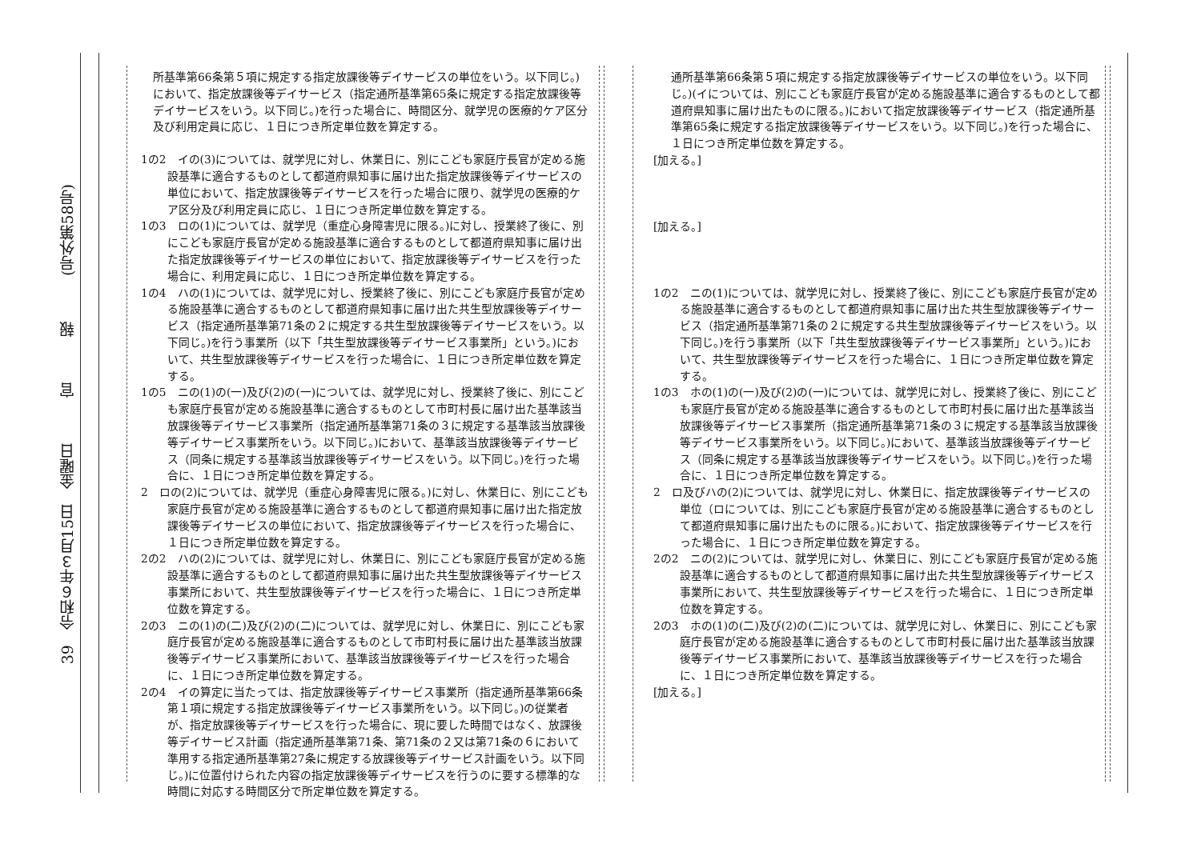39　令和６年３月15日　金曜日　　　官　　　報　　　(号外第58号)
所基準第66条第５項に規定する指定放課後等デイサービスの単位をいう。以下同じ。)において、指定放課後等デイサービス（指定通所基準第65条に規定する指定放課後等デイサービスをいう。以下同じ。)を行った場合に、時間区分、就学児の医療的ケア区分及び利用定員に応じ、１日につき所定単位数を算定する。
1の2　イの(3)については、就学児に対し、休業日に、別にこども家庭庁長官が定める施設基準に適合するものとして都道府県知事に届け出た指定放課後等デイサービスの単位において、指定放課後等デイサービスを行った場合に限り、就学児の医療的ケア区分及び利用定員に応じ、１日につき所定単位数を算定する。
1の3　ロの(1)については、就学児（重症心身障害児に限る。)に対し、授業終了後に、別にこども家庭庁長官が定める施設基準に適合するものとして都道府県知事に届け出た指定放課後等デイサービスの単位において、指定放課後等デイサービスを行った場合に、利用定員に応じ、１日につき所定単位数を算定する。
1の4　ハの(1)については、就学児に対し、授業終了後に、別にこども家庭庁長官が定める施設基準に適合するものとして都道府県知事に届け出た共生型放課後等デイサービス（指定通所基準第71条の２に規定する共生型放課後等デイサービスをいう。以下同じ。)を行う事業所（以下「共生型放課後等デイサービス事業所」という。)において、共生型放課後等デイサービスを行った場合に、１日につき所定単位数を算定する。
1の5　ニの(1)の(一)及び(2)の(一)については、就学児に対し、授業終了後に、別にこども家庭庁長官が定める施設基準に適合するものとして市町村長に届け出た基準該当放課後等デイサービス事業所（指定通所基準第71条の３に規定する基準該当放課後等デイサービス事業所をいう。以下同じ。)において、基準該当放課後等デイサービス（同条に規定する基準該当放課後等デイサービスをいう。以下同じ。)を行った場合に、１日につき所定単位数を算定する。
2　ロの(2)については、就学児（重症心身障害児に限る。)に対し、休業日に、別にこども家庭庁長官が定める施設基準に適合するものとして都道府県知事に届け出た指定放課後等デイサービスの単位において、指定放課後等デイサービスを行った場合に、１日につき所定単位数を算定する。
2の2　ハの(2)については、就学児に対し、休業日に、別にこども家庭庁長官が定める施設基準に適合するものとして都道府県知事に届け出た共生型放課後等デイサービス事業所において、共生型放課後等デイサービスを行った場合に、１日につき所定単位数を算定する。
2の3　ニの(1)の(二)及び(2)の(二)については、就学児に対し、休業日に、別にこども家庭庁長官が定める施設基準に適合するものとして市町村長に届け出た基準該当放課後等デイサービス事業所において、基準該当放課後等デイサービスを行った場合に、１日につき所定単位数を算定する。
2の4　イの算定に当たっては、指定放課後等デイサービス事業所（指定通所基準第66条第１項に規定する指定放課後等デイサービス事業所をいう。以下同じ。)の従業者が、指定放課後等デイサービスを行った場合に、現に要した時間ではなく、放課後等デイサービス計画（指定通所基準第71条、第71条の２又は第71条の６において準用する指定通所基準第27条に規定する放課後等デイサービス計画をいう。以下同じ。)に位置付けられた内容の指定放課後等デイサービスを行うのに要する標準的な時間に対応する時間区分で所定単位数を算定する。
通所基準第66条第５項に規定する指定放課後等デイサービスの単位をいう。以下同じ。)(イについては、別にこども家庭庁長官が定める施設基準に適合するものとして都道府県知事に届け出たものに限る。)において指定放課後等デイサービス（指定通所基準第65条に規定する指定放課後等デイサービスをいう。以下同じ。)を行った場合に、１日につき所定単位数を算定する。
[加える。]
[加える。]
1の2　ニの(1)については、就学児に対し、授業終了後に、別にこども家庭庁長官が定める施設基準に適合するものとして都道府県知事に届け出た共生型放課後等デイサービス（指定通所基準第71条の２に規定する共生型放課後等デイサービスをいう。以下同じ。)を行う事業所（以下「共生型放課後等デイサービス事業所」という。)において、共生型放課後等デイサービスを行った場合に、１日につき所定単位数を算定する。
1の3　ホの(1)の(一)及び(2)の(一)については、就学児に対し、授業終了後に、別にこども家庭庁長官が定める施設基準に適合するものとして市町村長に届け出た基準該当放課後等デイサービス事業所（指定通所基準第71条の３に規定する基準該当放課後等デイサービス事業所をいう。以下同じ。)において、基準該当放課後等デイサービス（同条に規定する基準該当放課後等デイサービスをいう。以下同じ。)を行った場合に、１日につき所定単位数を算定する。
2　ロ及びハの(2)については、就学児に対し、休業日に、指定放課後等デイサービスの単位（ロについては、別にこども家庭庁長官が定める施設基準に適合するものとして都道府県知事に届け出たものに限る。)において、指定放課後等デイサービスを行った場合に、１日につき所定単位数を算定する。
2の2　ニの(2)については、就学児に対し、休業日に、別にこども家庭庁長官が定める施設基準に適合するものとして都道府県知事に届け出た共生型放課後等デイサービス事業所において、共生型放課後等デイサービスを行った場合に、１日につき所定単位数を算定する。
2の3　ホの(1)の(二)及び(2)の(二)については、就学児に対し、休業日に、別にこども家庭庁長官が定める施設基準に適合するものとして市町村長に届け出た基準該当放課後等デイサービス事業所において、基準該当放課後等デイサービスを行った場合に、１日につき所定単位数を算定する。
[加える。]